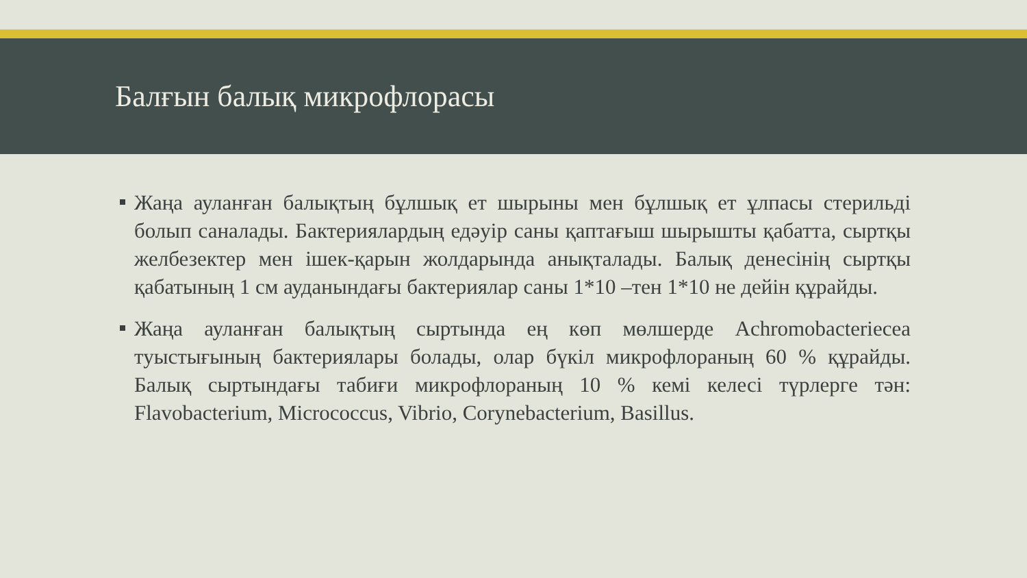Балғын балық микрофлорасы
Жаңа ауланған балықтың бұлшық ет шырыны мен бұлшық ет ұлпасы стерильді болып саналады. Бактериялардың едәуір саны қаптағыш шырышты қабатта, сыртқы желбезектер мен ішек-қарын жолдарында анықталады. Балық денесінің сыртқы қабатының 1 см ауданындағы бактериялар саны 1*10 –тен 1*10 не дейін құрайды.
Жаңа ауланған балықтың сыртында ең көп мөлшерде Achromobacteriecea туыстығының бактериялары болады, олар бүкіл микрофлораның 60 % құрайды. Балық сыртындағы табиғи микрофлораның 10 % кемі келесі түрлерге тән: Flavobacterium, Micrococcus, Vibrio, Corynebacterium, Basillus.